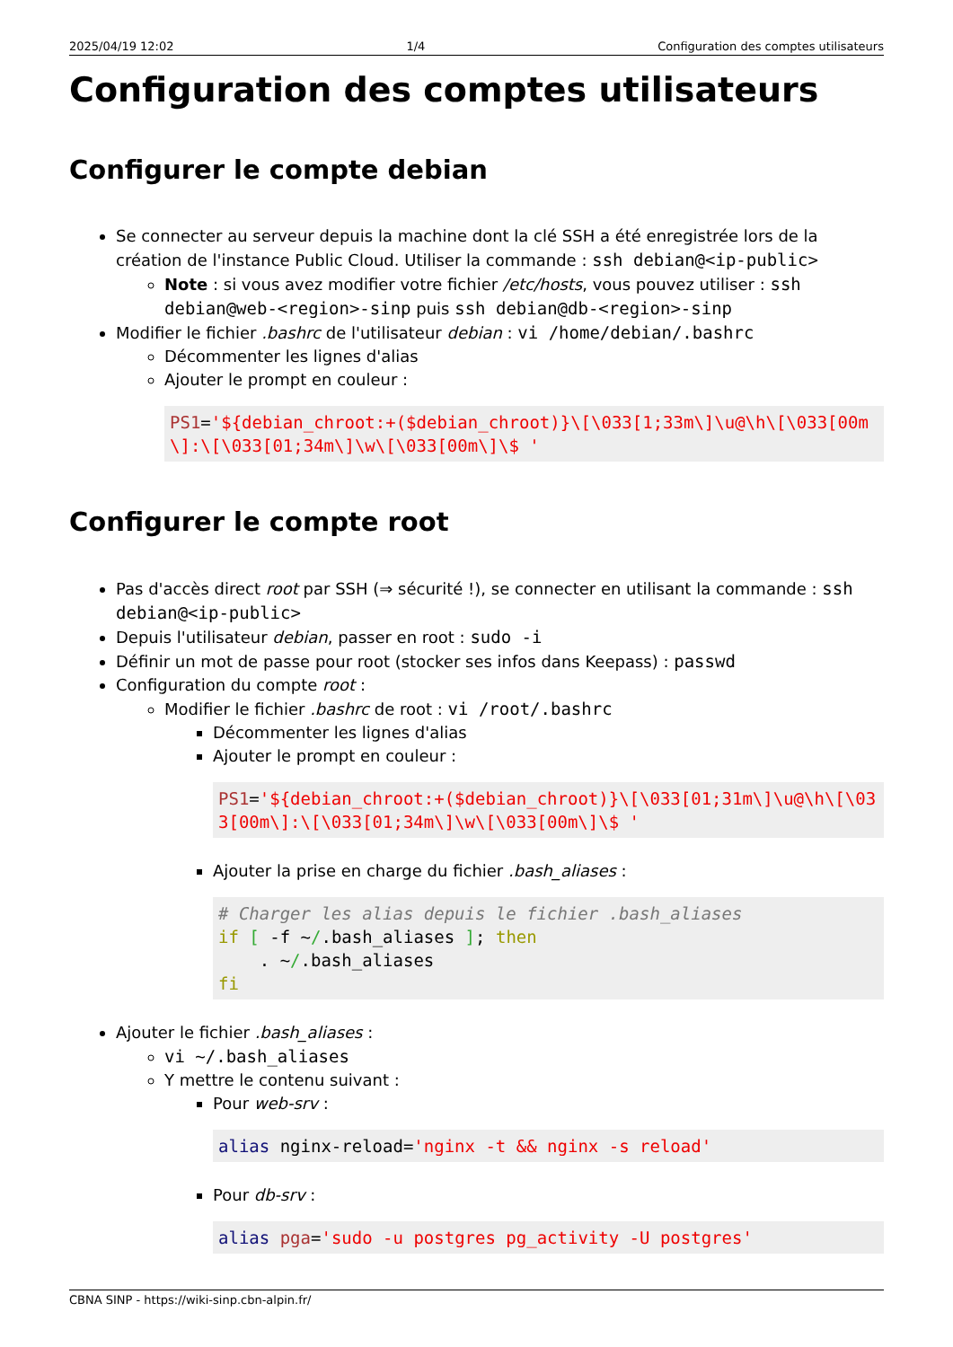2025/04/19 12:02 1/4 Configuration des comptes utilisateurs
Configuration des comptes utilisateurs
Configurer le compte debian
Se connecter au serveur depuis la machine dont la clé SSH a été enregistrée lors de la création de l'instance Public Cloud. Utiliser la commande : ssh debian@<ip-public>
Note : si vous avez modifier votre fichier /etc/hosts, vous pouvez utiliser : ssh debian@web-<region>-sinp puis ssh debian@db-<region>-sinp
Modifier le fichier .bashrc de l'utilisateur debian : vi /home/debian/.bashrc
Décommenter les lignes d'alias
Ajouter le prompt en couleur :
PS1='${debian_chroot:+($debian_chroot)}\[\033[1;33m\]\u@\h\[\033[00m\]:\[\033[01;34m\]\w\[\033[00m\]\$ '
Configurer le compte root
Pas d'accès direct root par SSH (⇒ sécurité !), se connecter en utilisant la commande : ssh debian@<ip-public>
Depuis l'utilisateur debian, passer en root : sudo -i
Définir un mot de passe pour root (stocker ses infos dans Keepass) : passwd
Configuration du compte root :
Modifier le fichier .bashrc de root : vi /root/.bashrc
Décommenter les lignes d'alias
Ajouter le prompt en couleur :
PS1='${debian_chroot:+($debian_chroot)}\[\033[01;31m\]\u@\h\[\033[00m\]:\[\033[01;34m\]\w\[\033[00m\]\$ '
Ajouter la prise en charge du fichier .bash_aliases :
# Charger les alias depuis le fichier .bash_aliases
if [ -f ~/.bash_aliases ]; then
    . ~/.bash_aliases
fi
Ajouter le fichier .bash_aliases :
vi ~/.bash_aliases
Y mettre le contenu suivant :
Pour web-srv :
alias nginx-reload='nginx -t && nginx -s reload'
Pour db-srv :
alias pga='sudo -u postgres pg_activity -U postgres'
CBNA SINP - https://wiki-sinp.cbn-alpin.fr/